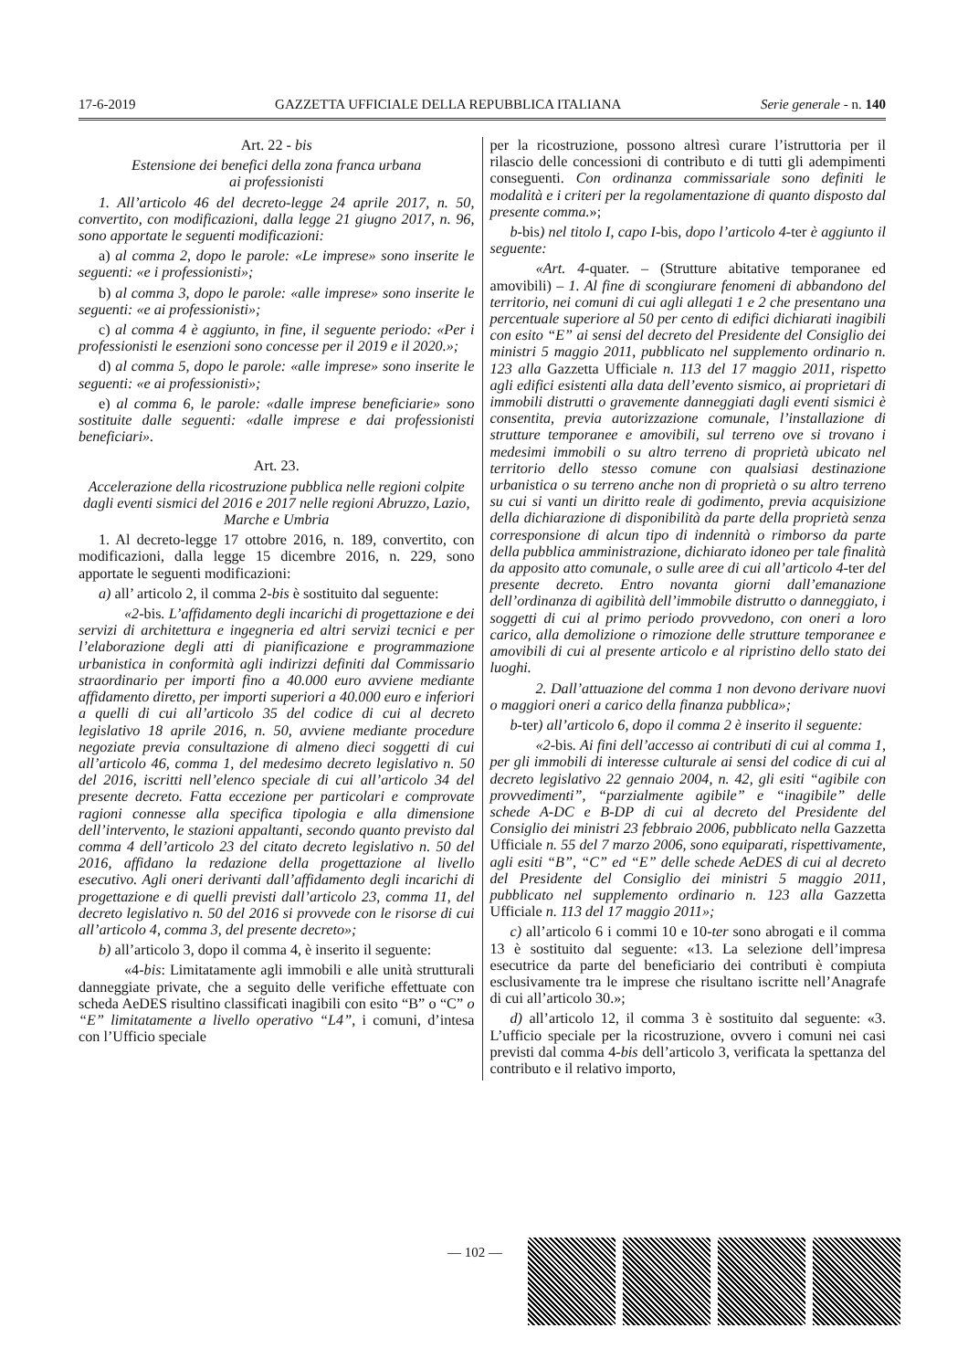17-6-2019 GAZZETTA UFFICIALE DELLA REPUBBLICA ITALIANA Serie generale - n. 140
Art. 22 - bis
Estensione dei benefici della zona franca urbana
ai professionisti
1. All’articolo 46 del decreto-legge 24 aprile 2017, n. 50, convertito, con modificazioni, dalla legge 21 giugno 2017, n. 96, sono apportate le seguenti modificazioni:
a) al comma 2, dopo le parole: «Le imprese» sono inserite le seguenti: «e i professionisti»;
b) al comma 3, dopo le parole: «alle imprese» sono inserite le seguenti: «e ai professionisti»;
c) al comma 4 è aggiunto, in fine, il seguente periodo: «Per i professionisti le esenzioni sono concesse per il 2019 e il 2020.»;
d) al comma 5, dopo le parole: «alle imprese» sono inserite le seguenti: «e ai professionisti»;
e) al comma 6, le parole: «dalle imprese beneficiarie» sono sostituite dalle seguenti: «dalle imprese e dai professionisti beneficiari».
Art. 23.
Accelerazione della ricostruzione pubblica nelle regioni colpite dagli eventi sismici del 2016 e 2017 nelle regioni Abruzzo, Lazio, Marche e Umbria
1. Al decreto-legge 17 ottobre 2016, n. 189, convertito, con modificazioni, dalla legge 15 dicembre 2016, n. 229, sono apportate le seguenti modificazioni:
a) all’ articolo 2, il comma 2-bis è sostituito dal seguente:
«2-bis. L’affidamento degli incarichi di progettazione e dei servizi di architettura e ingegneria ed altri servizi tecnici e per l’elaborazione degli atti di pianificazione e programmazione urbanistica in conformità agli indirizzi definiti dal Commissario straordinario per importi fino a 40.000 euro avviene mediante affidamento diretto, per importi superiori a 40.000 euro e inferiori a quelli di cui all’articolo 35 del codice di cui al decreto legislativo 18 aprile 2016, n. 50, avviene mediante procedure negoziate previa consultazione di almeno dieci soggetti di cui all’articolo 46, comma 1, del medesimo decreto legislativo n. 50 del 2016, iscritti nell’elenco speciale di cui all’articolo 34 del presente decreto. Fatta eccezione per particolari e comprovate ragioni connesse alla specifica tipologia e alla dimensione dell’intervento, le stazioni appaltanti, secondo quanto previsto dal comma 4 dell’articolo 23 del citato decreto legislativo n. 50 del 2016, affidano la redazione della progettazione al livello esecutivo. Agli oneri derivanti dall’affidamento degli incarichi di progettazione e di quelli previsti dall’articolo 23, comma 11, del decreto legislativo n. 50 del 2016 si provvede con le risorse di cui all’articolo 4, comma 3, del presente decreto»;
b) all’articolo 3, dopo il comma 4, è inserito il seguente:
«4-bis: Limitatamente agli immobili e alle unità strutturali danneggiate private, che a seguito delle verifiche effettuate con scheda AeDES risultino classificati inagibili con esito “B” o “C” o “E” limitatamente a livello operativo “L4”, i comuni, d’intesa con l’Ufficio speciale
per la ricostruzione, possono altresì curare l’istruttoria per il rilascio delle concessioni di contributo e di tutti gli adempimenti conseguenti. Con ordinanza commissariale sono definiti le modalità e i criteri per la regolamentazione di quanto disposto dal presente comma.»;
b-bis) nel titolo I, capo I-bis, dopo l’articolo 4-ter è aggiunto il seguente:
«Art. 4-quater. – (Strutture abitative temporanee ed amovibili) – 1. Al fine di scongiurare fenomeni di abbandono del territorio, nei comuni di cui agli allegati 1 e 2 che presentano una percentuale superiore al 50 per cento di edifici dichiarati inagibili con esito “E” ai sensi del decreto del Presidente del Consiglio dei ministri 5 maggio 2011, pubblicato nel supplemento ordinario n. 123 alla Gazzetta Ufficiale n. 113 del 17 maggio 2011, rispetto agli edifici esistenti alla data dell’evento sismico, ai proprietari di immobili distrutti o gravemente danneggiati dagli eventi sismici è consentita, previa autorizzazione comunale, l’installazione di strutture temporanee e amovibili, sul terreno ove si trovano i medesimi immobili o su altro terreno di proprietà ubicato nel territorio dello stesso comune con qualsiasi destinazione urbanistica o su terreno anche non di proprietà o su altro terreno su cui si vanti un diritto reale di godimento, previa acquisizione della dichiarazione di disponibilità da parte della proprietà senza corresponsione di alcun tipo di indennità o rimborso da parte della pubblica amministrazione, dichiarato idoneo per tale finalità da apposito atto comunale, o sulle aree di cui all’articolo 4-ter del presente decreto. Entro novanta giorni dall’emanazione dell’ordinanza di agibilità dell’immobile distrutto o danneggiato, i soggetti di cui al primo periodo provvedono, con oneri a loro carico, alla demolizione o rimozione delle strutture temporanee e amovibili di cui al presente articolo e al ripristino dello stato dei luoghi.
2. Dall’attuazione del comma 1 non devono derivare nuovi o maggiori oneri a carico della finanza pubblica»;
b-ter) all’articolo 6, dopo il comma 2 è inserito il seguente:
«2-bis. Ai fini dell’accesso ai contributi di cui al comma 1, per gli immobili di interesse culturale ai sensi del codice di cui al decreto legislativo 22 gennaio 2004, n. 42, gli esiti “agibile con provvedimenti”, “parzialmente agibile” e “inagibile” delle schede A-DC e B-DP di cui al decreto del Presidente del Consiglio dei ministri 23 febbraio 2006, pubblicato nella Gazzetta Ufficiale n. 55 del 7 marzo 2006, sono equiparati, rispettivamente, agli esiti “B”, “C” ed “E” delle schede AeDES di cui al decreto del Presidente del Consiglio dei ministri 5 maggio 2011, pubblicato nel supplemento ordinario n. 123 alla Gazzetta Ufficiale n. 113 del 17 maggio 2011»;
c) all’articolo 6 i commi 10 e 10-ter sono abrogati e il comma 13 è sostituito dal seguente: «13. La selezione dell’impresa esecutrice da parte del beneficiario dei contributi è compiuta esclusivamente tra le imprese che risultano iscritte nell’Anagrafe di cui all’articolo 30.»;
d) all’articolo 12, il comma 3 è sostituito dal seguente: «3. L’ufficio speciale per la ricostruzione, ovvero i comuni nei casi previsti dal comma 4-bis dell’articolo 3, verificata la spettanza del contributo e il relativo importo,
— 102 —